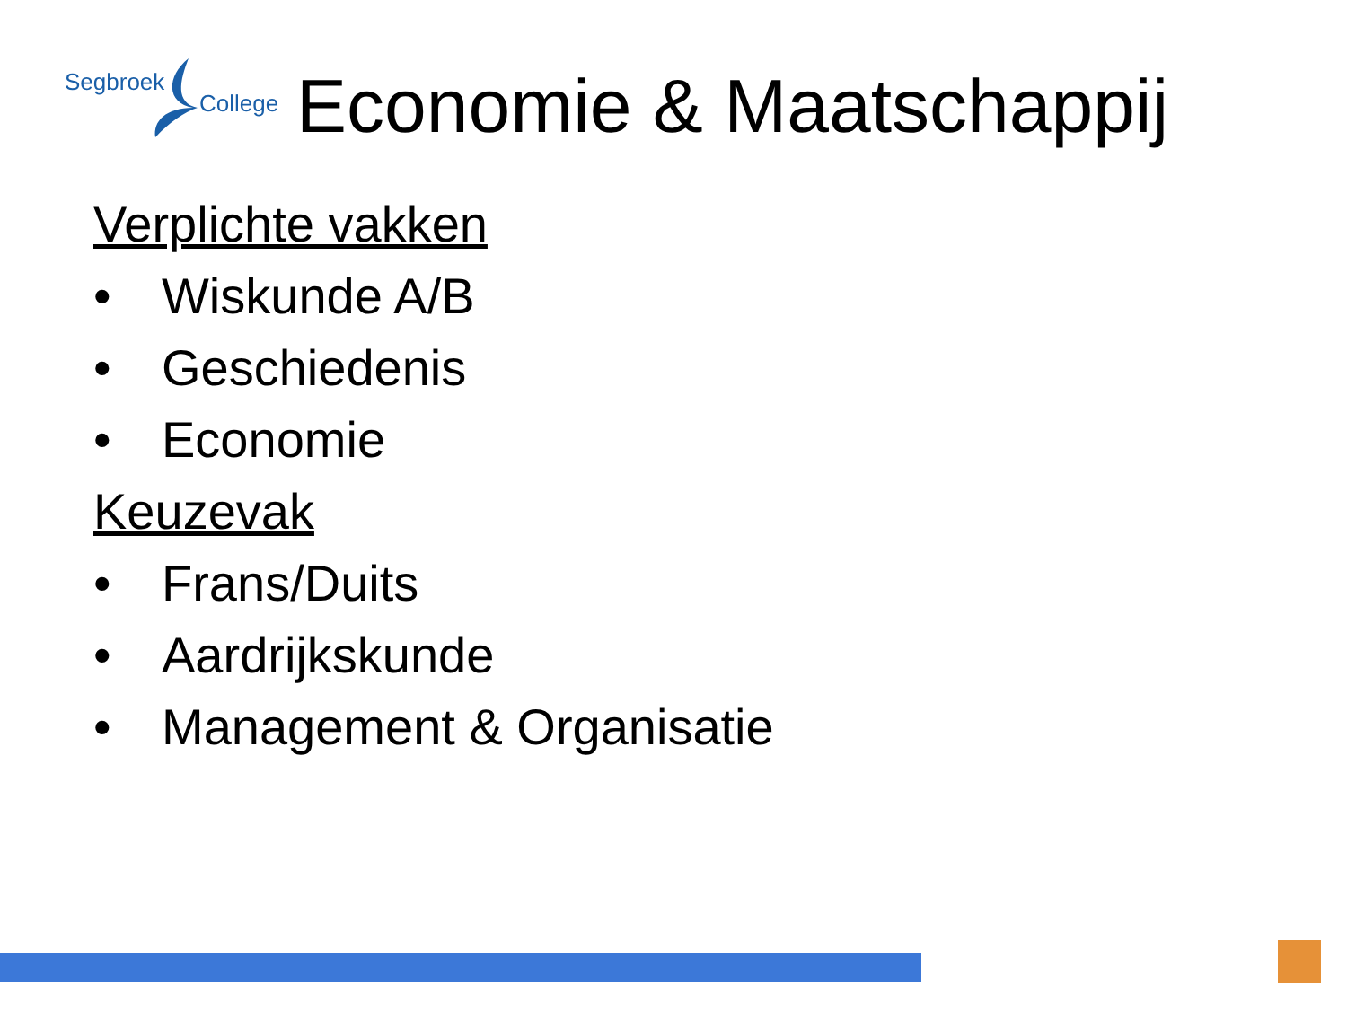Segbroek
College
Economie & Maatschappij
Verplichte vakken
• Wiskunde A/B
• Geschiedenis
• Economie
Keuzevak
• Frans/Duits
• Aardrijkskunde
• Management & Organisatie